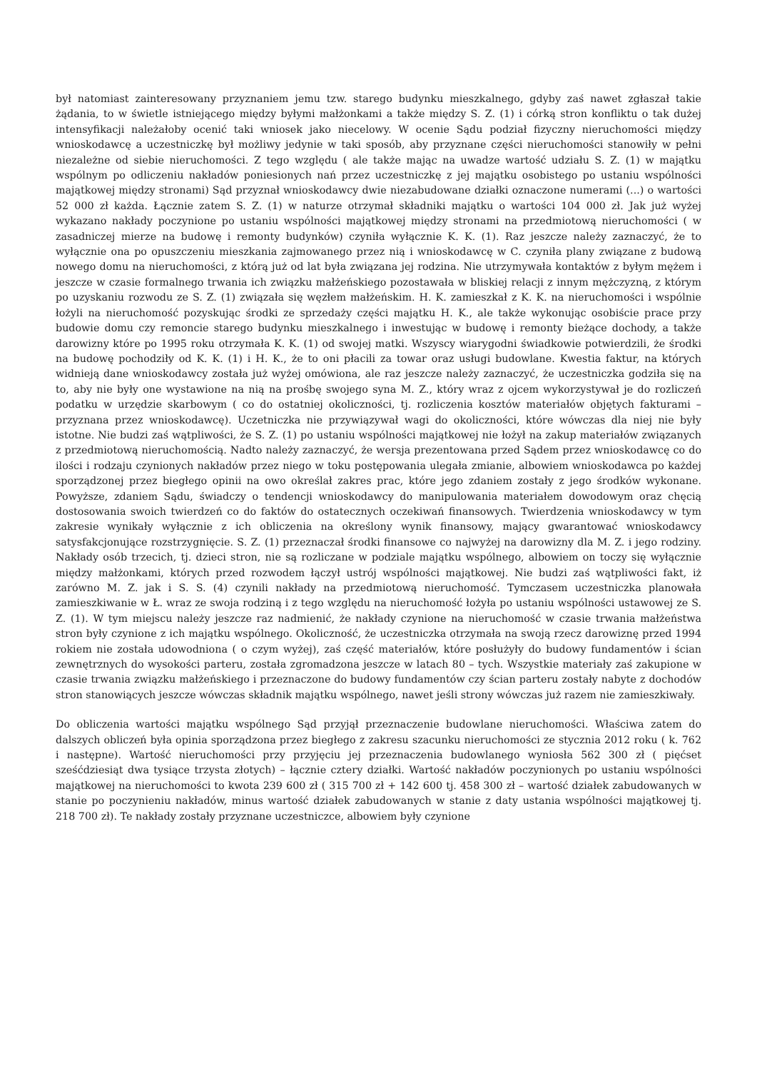był natomiast zainteresowany przyznaniem jemu tzw. starego budynku mieszkalnego, gdyby zaś nawet zgłaszał takie żądania, to w świetle istniejącego między byłymi małżonkami a także między S. Z. (1) i córką stron konfliktu o tak dużej intensyfikacji należałoby ocenić taki wniosek jako niecelowy. W ocenie Sądu podział fizyczny nieruchomości między wnioskodawcę a uczestniczkę był możliwy jedynie w taki sposób, aby przyznane części nieruchomości stanowiły w pełni niezależne od siebie nieruchomości. Z tego względu ( ale także mając na uwadze wartość udziału S. Z. (1) w majątku wspólnym po odliczeniu nakładów poniesionych nań przez uczestniczkę z jej majątku osobistego po ustaniu wspólności majątkowej między stronami) Sąd przyznał wnioskodawcy dwie niezabudowane działki oznaczone numerami (...) o wartości 52 000 zł każda. Łącznie zatem S. Z. (1) w naturze otrzymał składniki majątku o wartości 104 000 zł. Jak już wyżej wykazano nakłady poczynione po ustaniu wspólności majątkowej między stronami na przedmiotową nieruchomości ( w zasadniczej mierze na budowę i remonty budynków) czyniła wyłącznie K. K. (1). Raz jeszcze należy zaznaczyć, że to wyłącznie ona po opuszczeniu mieszkania zajmowanego przez nią i wnioskodawcę w C. czyniła plany związane z budową nowego domu na nieruchomości, z którą już od lat była związana jej rodzina. Nie utrzymywała kontaktów z byłym mężem i jeszcze w czasie formalnego trwania ich związku małżeńskiego pozostawała w bliskiej relacji z innym mężczyzną, z którym po uzyskaniu rozwodu ze S. Z. (1) związała się węzłem małżeńskim. H. K. zamieszkał z K. K. na nieruchomości i wspólnie łożyli na nieruchomość pozyskując środki ze sprzedaży części majątku H. K., ale także wykonując osobiście prace przy budowie domu czy remoncie starego budynku mieszkalnego i inwestując w budowę i remonty bieżące dochody, a także darowizny które po 1995 roku otrzymała K. K. (1) od swojej matki. Wszyscy wiarygodni świadkowie potwierdzili, że środki na budowę pochodziły od K. K. (1) i H. K., że to oni płacili za towar oraz usługi budowlane. Kwestia faktur, na których widnieją dane wnioskodawcy została już wyżej omówiona, ale raz jeszcze należy zaznaczyć, że uczestniczka godziła się na to, aby nie były one wystawione na nią na prośbę swojego syna M. Z., który wraz z ojcem wykorzystywał je do rozliczeń podatku w urzędzie skarbowym ( co do ostatniej okoliczności, tj. rozliczenia kosztów materiałów objętych fakturami – przyznana przez wnioskodawcę). Uczetniczka nie przywiązywał wagi do okoliczności, które wówczas dla niej nie były istotne. Nie budzi zaś wątpliwości, że S. Z. (1) po ustaniu wspólności majątkowej nie łożył na zakup materiałów związanych z przedmiotową nieruchomością. Nadto należy zaznaczyć, że wersja prezentowana przed Sądem przez wnioskodawcę co do ilości i rodzaju czynionych nakładów przez niego w toku postępowania ulegała zmianie, albowiem wnioskodawca po każdej sporządzonej przez biegłego opinii na owo określał zakres prac, które jego zdaniem zostały z jego środków wykonane. Powyższe, zdaniem Sądu, świadczy o tendencji wnioskodawcy do manipulowania materiałem dowodowym oraz chęcią dostosowania swoich twierdzeń co do faktów do ostatecznych oczekiwań finansowych. Twierdzenia wnioskodawcy w tym zakresie wynikały wyłącznie z ich obliczenia na określony wynik finansowy, mający gwarantować wnioskodawcy satysfakcjonujące rozstrzygnięcie. S. Z. (1) przeznaczał środki finansowe co najwyżej na darowizny dla M. Z. i jego rodziny. Nakłady osób trzecich, tj. dzieci stron, nie są rozliczane w podziale majątku wspólnego, albowiem on toczy się wyłącznie między małżonkami, których przed rozwodem łączył ustrój wspólności majątkowej. Nie budzi zaś wątpliwości fakt, iż zarówno M. Z. jak i S. S. (4) czynili nakłady na przedmiotową nieruchomość. Tymczasem uczestniczka planowała zamieszkiwanie w Ł. wraz ze swoja rodziną i z tego względu na nieruchomość łożyła po ustaniu wspólności ustawowej ze S. Z. (1). W tym miejscu należy jeszcze raz nadmienić, że nakłady czynione na nieruchomość w czasie trwania małżeństwa stron były czynione z ich majątku wspólnego. Okoliczność, że uczestniczka otrzymała na swoją rzecz darowiznę przed 1994 rokiem nie została udowodniona ( o czym wyżej), zaś część materiałów, które posłużyły do budowy fundamentów i ścian zewnętrznych do wysokości parteru, została zgromadzona jeszcze w latach 80 – tych. Wszystkie materiały zaś zakupione w czasie trwania związku małżeńskiego i przeznaczone do budowy fundamentów czy ścian parteru zostały nabyte z dochodów stron stanowiących jeszcze wówczas składnik majątku wspólnego, nawet jeśli strony wówczas już razem nie zamieszkiwały.
Do obliczenia wartości majątku wspólnego Sąd przyjął przeznaczenie budowlane nieruchomości. Właściwa zatem do dalszych obliczeń była opinia sporządzona przez biegłego z zakresu szacunku nieruchomości ze stycznia 2012 roku ( k. 762 i następne). Wartość nieruchomości przy przyjęciu jej przeznaczenia budowlanego wyniosła 562 300 zł ( pięćset sześćdziesiąt dwa tysiące trzysta złotych) – łącznie cztery działki. Wartość nakładów poczynionych po ustaniu wspólności majątkowej na nieruchomości to kwota 239 600 zł ( 315 700 zł + 142 600 tj. 458 300 zł – wartość działek zabudowanych w stanie po poczynieniu nakładów, minus wartość działek zabudowanych w stanie z daty ustania wspólności majątkowej tj. 218 700 zł). Te nakłady zostały przyznane uczestniczce, albowiem były czynione